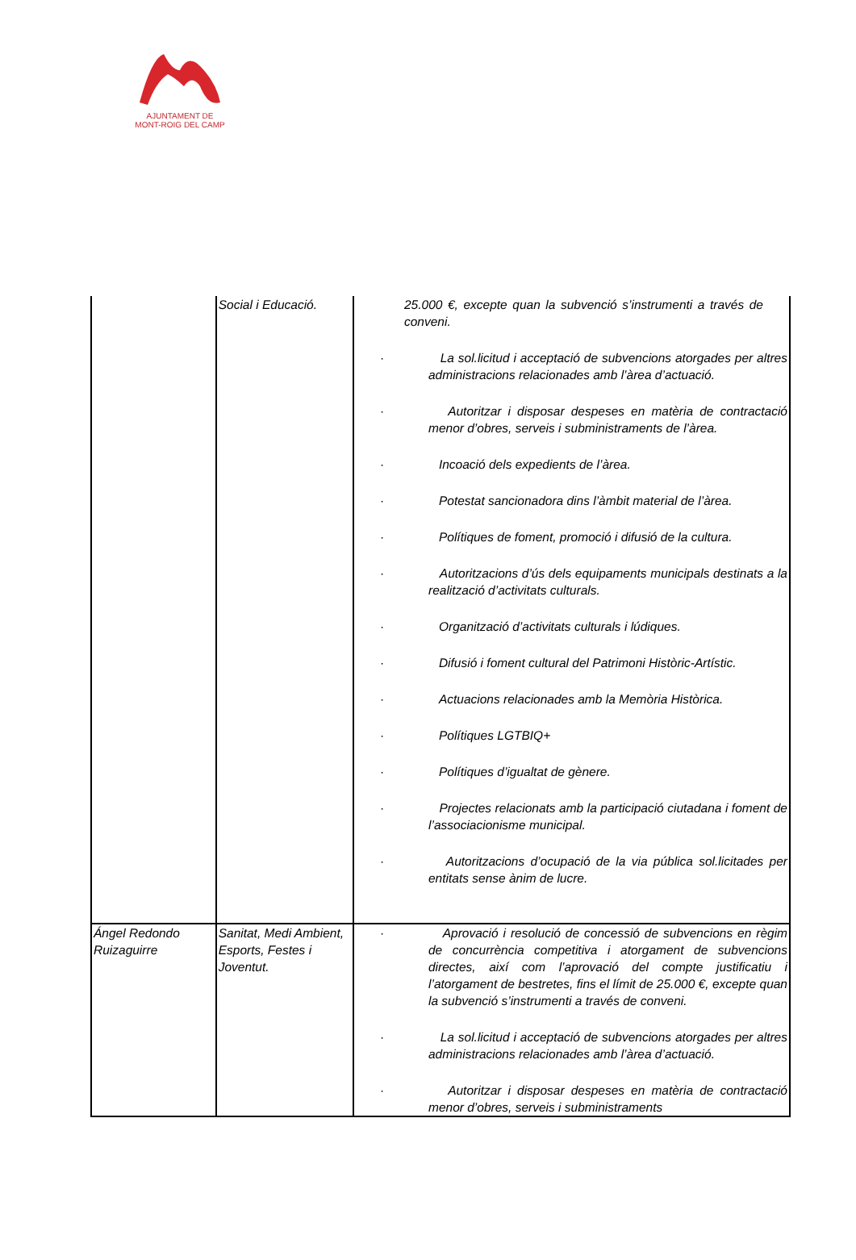AJUNTAMENT DE
MONT-ROIG DEL CAMP
| | Social i Educació. | 25.000 €, excepte quan la subvenció s’instrumenti a través de conveni. · La sol.licitud i acceptació de subvencions atorgades per altres administracions relacionades amb l’àrea d’actuació. · Autoritzar i disposar despeses en matèria de contractació menor d’obres, serveis i subministraments de l’àrea. · Incoació dels expedients de l’àrea. · Potestat sancionadora dins l’àmbit material de l’àrea. · Polítiques de foment, promoció i difusió de la cultura. · Autoritzacions d’ús dels equipaments municipals destinats a la realització d’activitats culturals. · Organització d’activitats culturals i lúdiques. · Difusió i foment cultural del Patrimoni Històric-Artístic. · Actuacions relacionades amb la Memòria Històrica. · Polítiques LGTBIQ+ · Polítiques d’igualtat de gènere. · Projectes relacionats amb la participació ciutadana i foment de l’associacionisme municipal. · Autoritzacions d’ocupació de la via pública sol.licitades per entitats sense ànim de lucre. |
| Ángel Redondo Ruizaguirre | Sanitat, Medi Ambient, Esports, Festes i Joventut. | · Aprovació i resolució de concessió de subvencions en règim de concurrència competitiva i atorgament de subvencions directes, així com l’aprovació del compte justificatiu i l’atorgament de bestretes, fins el límit de 25.000 €, excepte quan la subvenció s’instrumenti a través de conveni. · La sol.licitud i acceptació de subvencions atorgades per altres administracions relacionades amb l’àrea d’actuació. · Autoritzar i disposar despeses en matèria de contractació menor d’obres, serveis i subministraments |